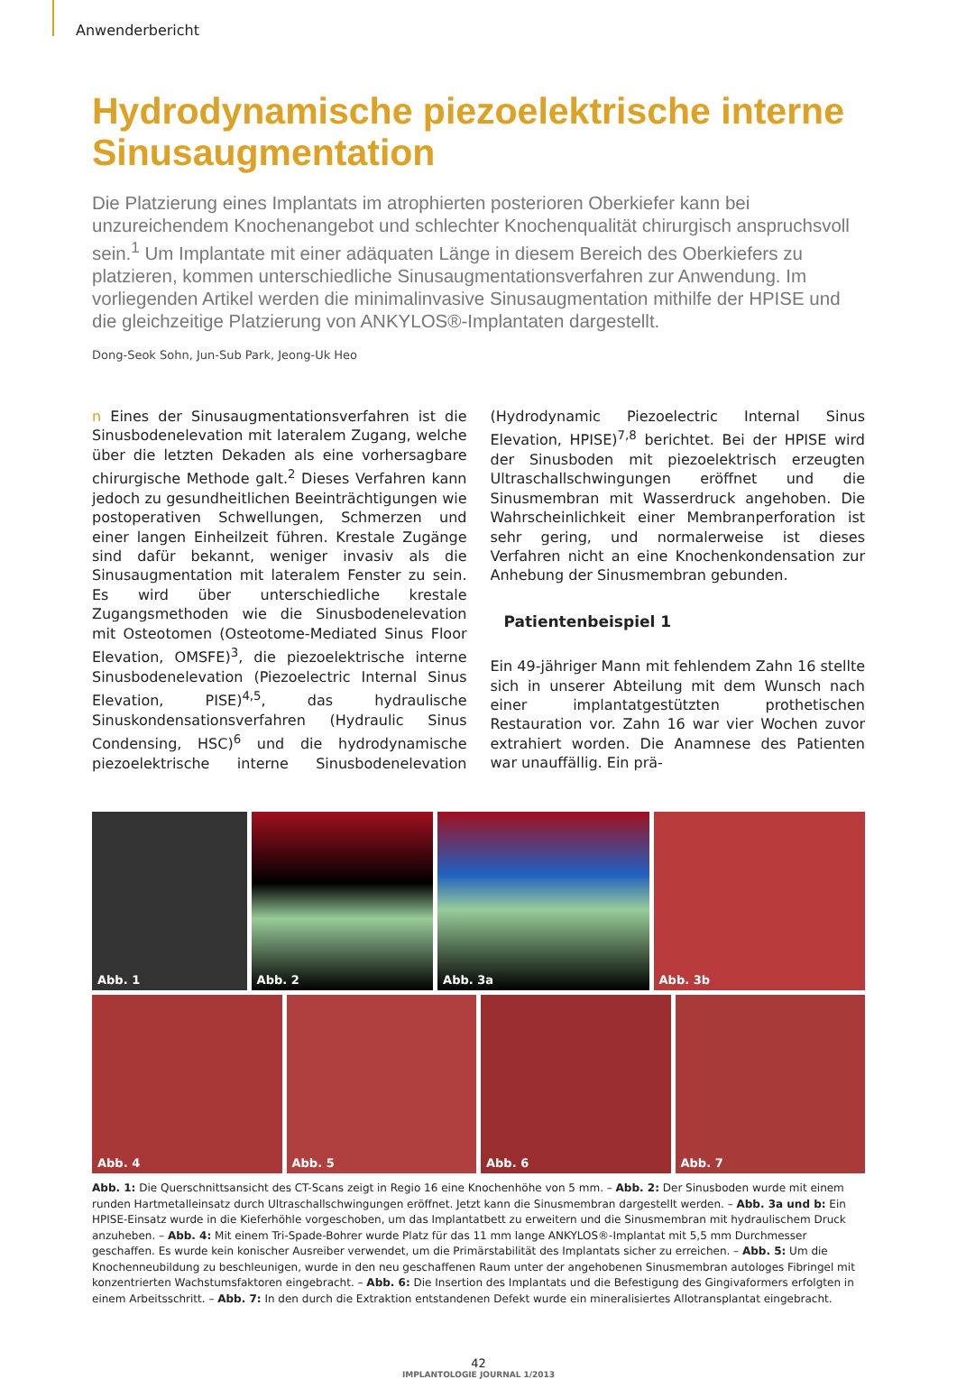Anwenderbericht
Hydrodynamische piezoelektrische interne Sinusaugmentation
Die Platzierung eines Implantats im atrophierten posterioren Oberkiefer kann bei unzureichendem Knochenangebot und schlechter Knochenqualität chirurgisch anspruchsvoll sein.<sup>1</sup> Um Implantate mit einer adäquaten Länge in diesem Bereich des Oberkiefers zu platzieren, kommen unterschiedliche Sinusaugmentationsverfahren zur Anwendung. Im vorliegenden Artikel werden die minimalinvasive Sinusaugmentation mithilfe der HPISE und die gleichzeitige Platzierung von ANKYLOS®-Implantaten dargestellt.
Dong-Seok Sohn, Jun-Sub Park, Jeong-Uk Heo
n Eines der Sinusaugmentationsverfahren ist die Sinusbodenelevation mit lateralem Zugang, welche über die letzten Dekaden als eine vorhersagbare chirurgische Methode galt.<sup>2</sup> Dieses Verfahren kann jedoch zu gesundheitlichen Beeinträchtigungen wie postoperativen Schwellungen, Schmerzen und einer langen Einheilzeit führen. Krestale Zugänge sind dafür bekannt, weniger invasiv als die Sinusaugmentation mit lateralem Fenster zu sein. Es wird über unterschiedliche krestale Zugangsmethoden wie die Sinusbodenelevation mit Osteotomen (Osteotome-Mediated Sinus Floor Elevation, OMSFE)<sup>3</sup>, die piezoelektrische interne Sinusbodenelevation (Piezoelectric Internal Sinus Elevation, PISE)<sup>4,5</sup>, das hydraulische Sinuskondensationsverfahren (Hydraulic Sinus Condensing, HSC)<sup>6</sup> und die hydrodynamische piezoelektrische interne Sinusbodenelevation (Hydrodynamic Piezoelectric Internal Sinus Elevation, HPISE)<sup>7,8</sup> berichtet. Bei der HPISE wird der Sinusboden mit piezoelektrisch erzeugten Ultraschallschwingungen eröffnet und die Sinusmembran mit Wasserdruck angehoben. Die Wahrscheinlichkeit einer Membranperforation ist sehr gering, und normalerweise ist dieses Verfahren nicht an eine Knochenkondensation zur Anhebung der Sinusmembran gebunden.
Patientenbeispiel 1
Ein 49-jähriger Mann mit fehlendem Zahn 16 stellte sich in unserer Abteilung mit dem Wunsch nach einer implantatgestützten prothetischen Restauration vor. Zahn 16 war vier Wochen zuvor extrahiert worden. Die Anamnese des Patienten war unauffällig. Ein prä-
Abb. 1
Abb. 2
Abb. 3a
Abb. 3b
Abb. 4
Abb. 5
Abb. 6
Abb. 7
Abb. 1: Die Querschnittsansicht des CT-Scans zeigt in Regio 16 eine Knochenhöhe von 5 mm. – Abb. 2: Der Sinusboden wurde mit einem runden Hartmetalleinsatz durch Ultraschallschwingungen eröffnet. Jetzt kann die Sinusmembran dargestellt werden. – Abb. 3a und b: Ein HPISE-Einsatz wurde in die Kieferhöhle vorgeschoben, um das Implantatbett zu erweitern und die Sinusmembran mit hydraulischem Druck anzuheben. – Abb. 4: Mit einem Tri-Spade-Bohrer wurde Platz für das 11 mm lange ANKYLOS®-Implantat mit 5,5 mm Durchmesser geschaffen. Es wurde kein konischer Ausreiber verwendet, um die Primärstabilität des Implantats sicher zu erreichen. – Abb. 5: Um die Knochenneubildung zu beschleunigen, wurde in den neu geschaffenen Raum unter der angehobenen Sinusmembran autologes Fibringel mit konzentrierten Wachstumsfaktoren eingebracht. – Abb. 6: Die Insertion des Implantats und die Befestigung des Gingivaformers erfolgten in einem Arbeitsschritt. – Abb. 7: In den durch die Extraktion entstandenen Defekt wurde ein mineralisiertes Allotransplantat eingebracht.
42
IMPLANTOLOGIE JOURNAL 1/2013